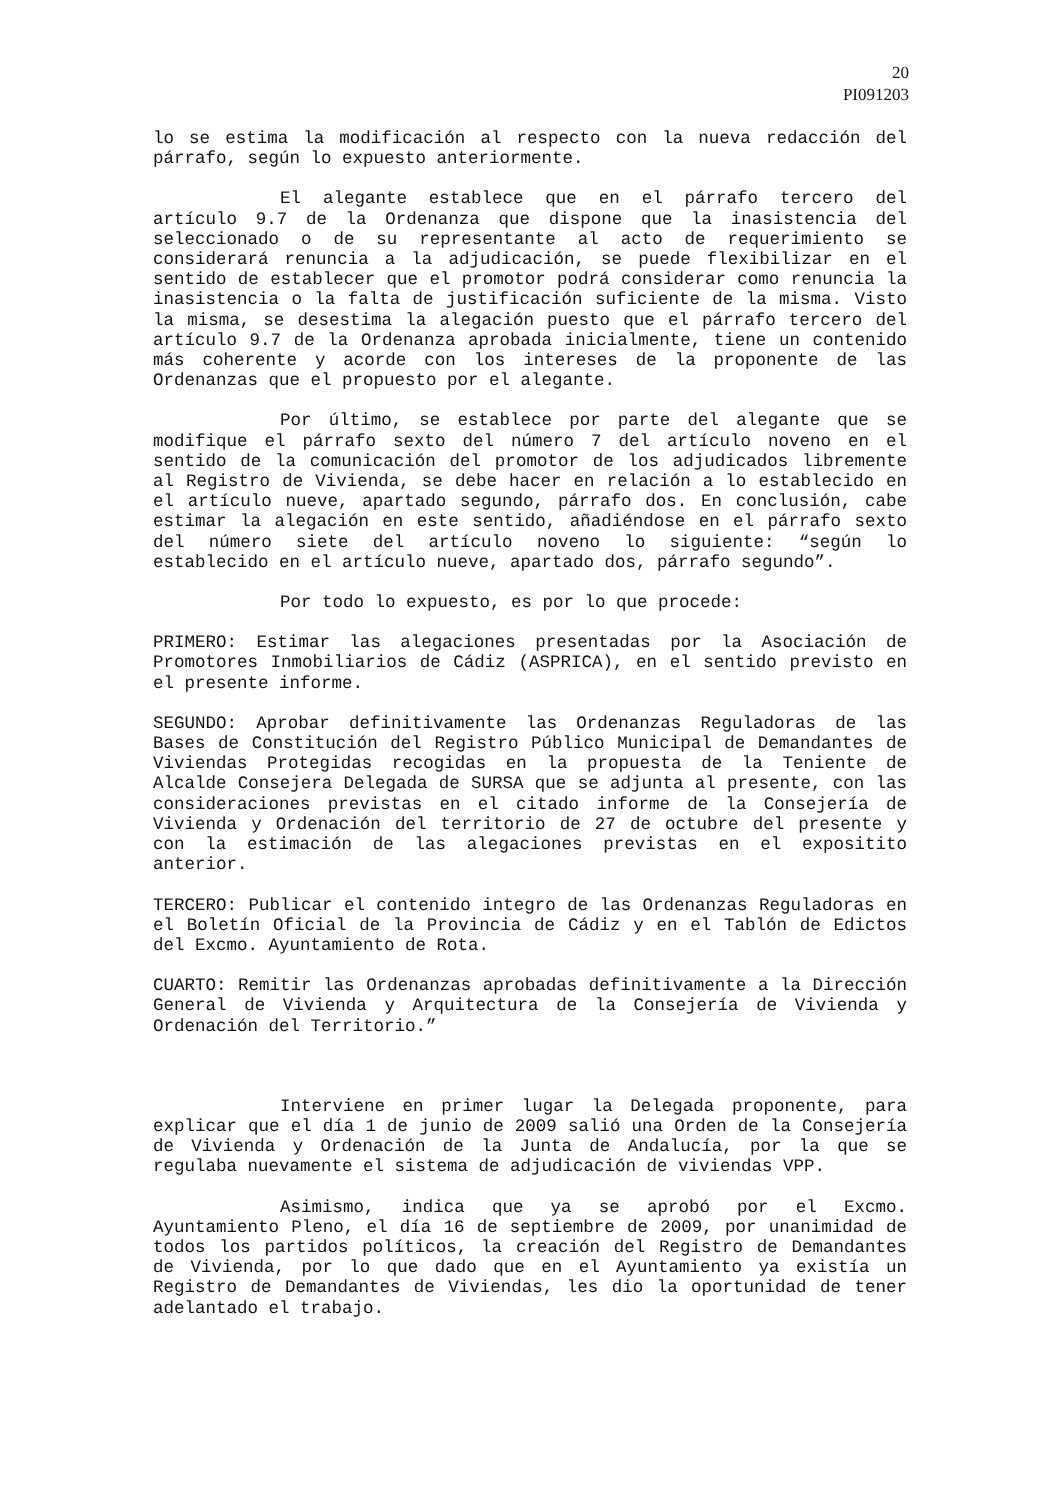20
PI091203
lo se estima la modificación al respecto con la nueva redacción del párrafo, según lo expuesto anteriormente.
El alegante establece que en el párrafo tercero del artículo 9.7 de la Ordenanza que dispone que la inasistencia del seleccionado o de su representante al acto de requerimiento se considerará renuncia a la adjudicación, se puede flexibilizar en el sentido de establecer que el promotor podrá considerar como renuncia la inasistencia o la falta de justificación suficiente de la misma. Visto la misma, se desestima la alegación puesto que el párrafo tercero del artículo 9.7 de la Ordenanza aprobada inicialmente, tiene un contenido más coherente y acorde con los intereses de la proponente de las Ordenanzas que el propuesto por el alegante.
Por último, se establece por parte del alegante que se modifique el párrafo sexto del número 7 del artículo noveno en el sentido de la comunicación del promotor de los adjudicados libremente al Registro de Vivienda, se debe hacer en relación a lo establecido en el artículo nueve, apartado segundo, párrafo dos. En conclusión, cabe estimar la alegación en este sentido, añadiéndose en el párrafo sexto del número siete del artículo noveno lo siguiente: “según lo establecido en el artículo nueve, apartado dos, párrafo segundo”.
Por todo lo expuesto, es por lo que procede:
PRIMERO: Estimar las alegaciones presentadas por la Asociación de Promotores Inmobiliarios de Cádiz (ASPRICA), en el sentido previsto en el presente informe.
SEGUNDO: Aprobar definitivamente las Ordenanzas Reguladoras de las Bases de Constitución del Registro Público Municipal de Demandantes de Viviendas Protegidas recogidas en la propuesta de la Teniente de Alcalde Consejera Delegada de SURSA que se adjunta al presente, con las consideraciones previstas en el citado informe de la Consejería de Vivienda y Ordenación del territorio de 27 de octubre del presente y con la estimación de las alegaciones previstas en el expositito anterior.
TERCERO: Publicar el contenido integro de las Ordenanzas Reguladoras en el Boletín Oficial de la Provincia de Cádiz y en el Tablón de Edictos del Excmo. Ayuntamiento de Rota.
CUARTO: Remitir las Ordenanzas aprobadas definitivamente a la Dirección General de Vivienda y Arquitectura de la Consejería de Vivienda y Ordenación del Territorio.”
Interviene en primer lugar la Delegada proponente, para explicar que el día 1 de junio de 2009 salió una Orden de la Consejería de Vivienda y Ordenación de la Junta de Andalucía, por la que se regulaba nuevamente el sistema de adjudicación de viviendas VPP.
Asimismo, indica que ya se aprobó por el Excmo. Ayuntamiento Pleno, el día 16 de septiembre de 2009, por unanimidad de todos los partidos políticos, la creación del Registro de Demandantes de Vivienda, por lo que dado que en el Ayuntamiento ya existía un Registro de Demandantes de Viviendas, les dio la oportunidad de tener adelantado el trabajo.